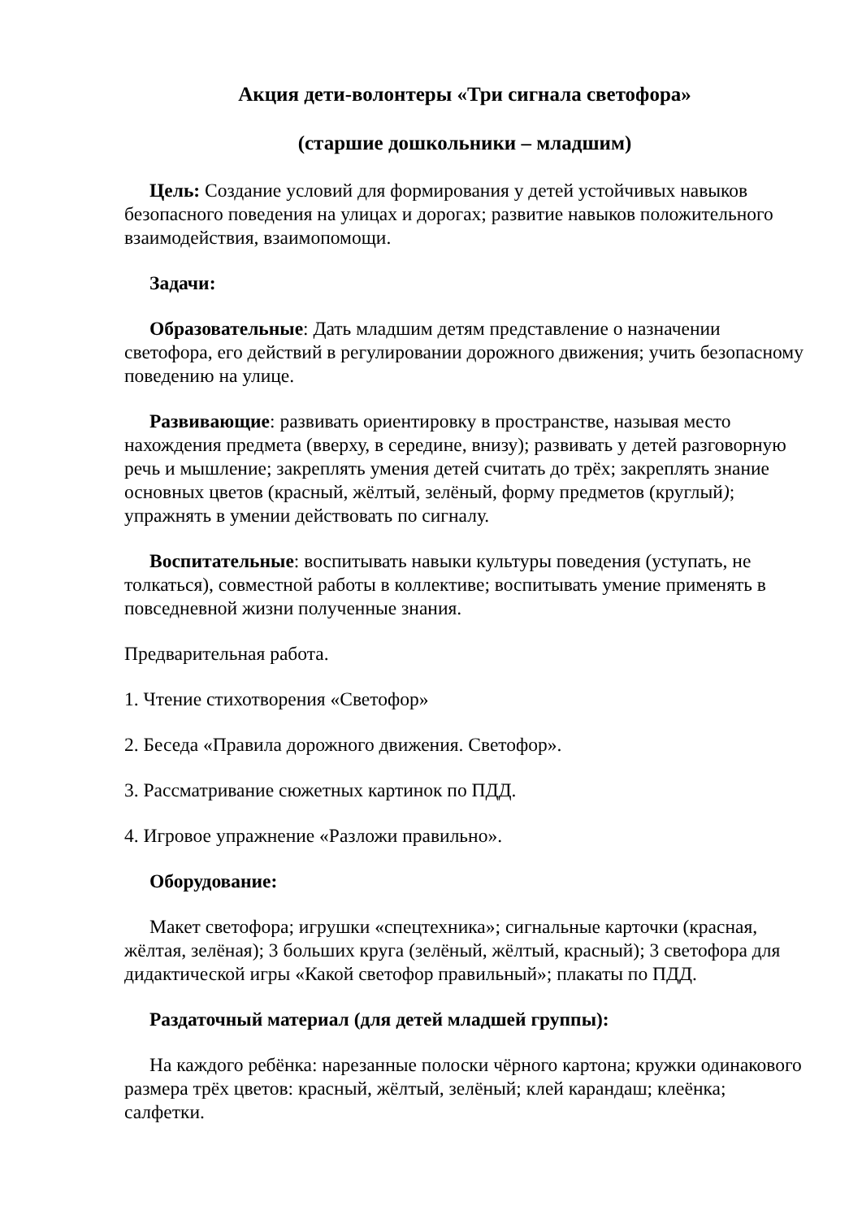Акция дети-волонтеры «Три сигнала светофора»
(старшие дошкольники – младшим)
Цель: Создание условий для формирования у детей устойчивых навыков безопасного поведения на улицах и дорогах; развитие навыков положительного взаимодействия, взаимопомощи.
Задачи:
Образовательные: Дать младшим детям представление о назначении светофора, его действий в регулировании дорожного движения; учить безопасному поведению на улице.
Развивающие: развивать ориентировку в пространстве, называя место нахождения предмета (вверху, в середине, внизу); развивать у детей разговорную речь и мышление; закреплять умения детей считать до трёх; закреплять знание основных цветов (красный, жёлтый, зелёный, форму предметов (круглый); упражнять в умении действовать по сигналу.
Воспитательные: воспитывать навыки культуры поведения (уступать, не толкаться), совместной работы в коллективе; воспитывать умение применять в повседневной жизни полученные знания.
Предварительная работа.
1. Чтение стихотворения «Светофор»
2. Беседа «Правила дорожного движения. Светофор».
3. Рассматривание сюжетных картинок по ПДД.
4. Игровое упражнение «Разложи правильно».
Оборудование:
Макет светофора; игрушки «спецтехника»; сигнальные карточки (красная, жёлтая, зелёная); 3 больших круга (зелёный, жёлтый, красный); 3 светофора для дидактической игры «Какой светофор правильный»; плакаты по ПДД.
Раздаточный материал (для детей младшей группы):
На каждого ребёнка: нарезанные полоски чёрного картона; кружки одинакового размера трёх цветов: красный, жёлтый, зелёный; клей карандаш; клеёнка; салфетки.